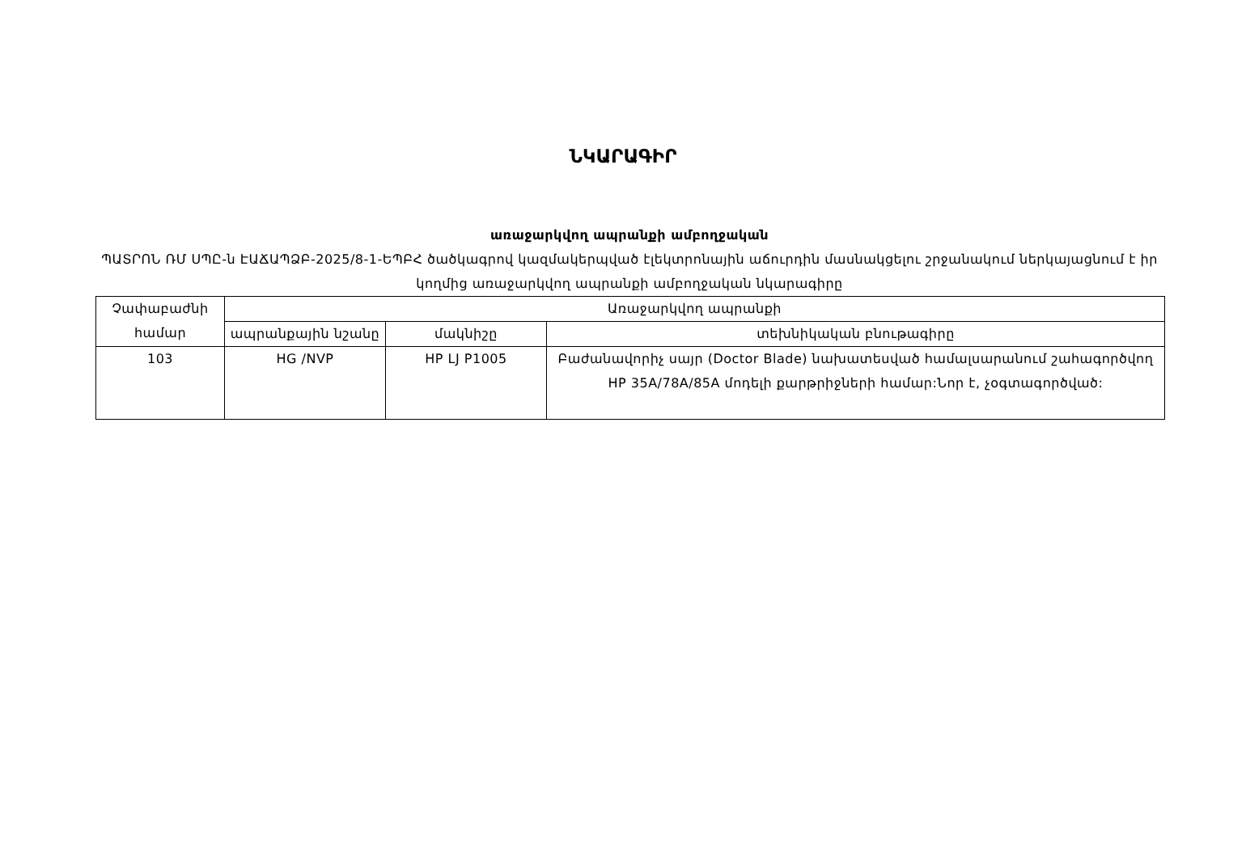ՆԿԱՐԱԳԻՐ
առաջարկվող ապրանքի ամբողջական
ՊԱՏՐՈՆ ՌՄ ՍՊԸ-ն ԷԱՃԱՊՁԲ-2025/8-1-ԵՊԲՀ ծածկագրով կազմակերպված էլեկտրոնային աճուրդին մասնակցելու շրջանակում ներկայացնում է իր կողմից առաջարկվող ապրանքի ամբողջական նկարագիրը
| Չափաբաժնի համար | Առաջարկվող ապրանքի | | |
| --- | --- | --- | --- |
| | ապրանքային նշանը | մակնիշը | տեխնիկական բնութագիրը |
| 103 | HG /NVP | HP LJ P1005 | Բաժանավորիչ սայր (Doctor Blade) նախատեսված համալսարանում շահագործվող HP 35A/78A/85A մոդելի քարթրիջների համար:Նոր է, չօգտագործված: |